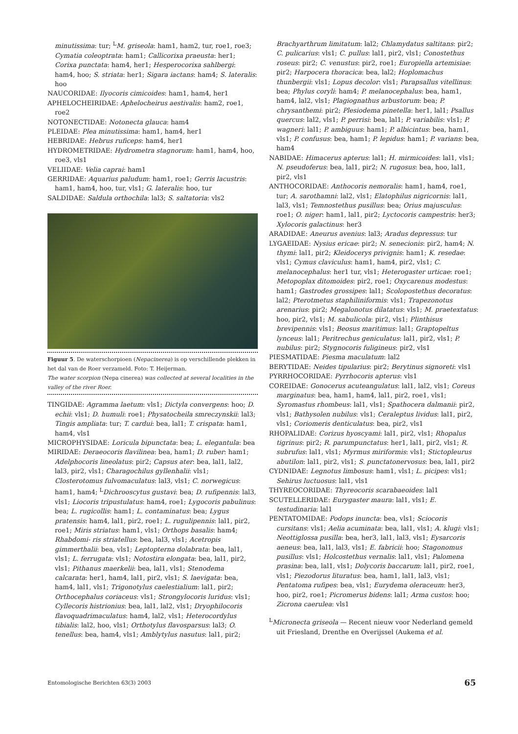minutissima: tur; <sup>L</sup>M. griseola: ham1, ham2, tur, roe1, roe3; Cymatia coleoptrata: ham1; Callicorixa praeusta: her1; Corixa punctata: ham4, her1; Hesperocorixa sahlbergi: ham4, hoo; S. striata: her1; Sigara iactans: ham4; S. lateralis: hoo
NAUCORIDAE: Ilyocoris cimicoides: ham1, ham4, her1
APHELOCHEIRIDAE: Aphelocheirus aestivalis: ham2, roe1, roe2
NOTONECTIDAE: Notonecta glauca: ham4
PLEIDAE: Plea minutissima: ham1, ham4, her1
HEBRIDAE: Hebrus ruficeps: ham4, her1
HYDROMETRIDAE: Hydrometra stagnorum: ham1, ham4, hoo, roe3, vls1
VELIIDAE: Velia caprai: ham1
GERRIDAE: Aquarius paludum: ham1, roe1; Gerris lacustris: ham1, ham4, hoo, tur, vls1; G. lateralis: hoo, tur
SALDIDAE: Saldula orthochila: lal3; S. saltatoria: vls2
Figuur 5. De waterschorpioen (Nepacinerea) is op verschillende plekken in het dal van de Roer verzameld. Foto: T. Heijerman.
The water scorpion (Nepa cinerea) was collected at several localities in the valley of the river Roer.
TINGIDAE: Agramma laetum: vls1; Dictyla convergens: hoo; D. echii: vls1; D. humuli: roe1; Physatocheila smreczynskii: lal3; Tingis ampliata: tur; T. cardui: bea, lal1; T. crispata: ham1, ham4, vls1
MICROPHYSIDAE: Loricula bipunctata: bea; L. elegantula: bea
MIRIDAE: Deraeocoris flavilinea: bea, ham1; D. ruber: ham1; Adelphocoris lineolatus: pir2; Capsus ater: bea, lal1, lal2, lal3, pir2, vls1; Charagochilus gyllenhalii: vls1; Closterotomus fulvomaculatus: lal3, vls1; C. norwegicus: ham1, ham4; <sup>L</sup>Dichrooscytus gustavi: bea; D. rufipennis: lal3, vls1; Liocoris tripustulatus: ham4, roe1; Lygocoris pabulinus: bea; L. rugicollis: ham1; L. contaminatus: bea; Lygus pratensis: ham4, lal1, pir2, roe1; L. rugulipennis: lal1, pir2, roe1; Miris striatus: ham1, vls1; Orthops basalis: ham4; Rhabdomi- ris striatellus: bea, lal3, vls1; Acetropis gimmerthalii: bea, vls1; Leptopterna dolabrata: bea, lal1, vls1; L. ferrugata: vls1; Notostira elongata: bea, lal1, pir2, vls1; Pithanus maerkelii: bea, lal1, vls1; Stenodema calcarata: her1, ham4, lal1, pir2, vls1; S. laevigata: bea, ham4, lal1, vls1; Trigonotylus caelestialium: lal1, pir2; Orthocephalus coriaceus: vls1; Strongylocoris luridus: vls1; Cyllecoris histrionius: bea, lal1, lal2, vls1; Dryophilocoris flavoquadrimaculatus: ham4, lal2, vls1; Heterocordylus tibialis: lal2, hoo, vls1; Orthotylus flavosparsus: lal3; O. tenellus: bea, ham4, vls1; Amblytylus nasutus: lal1, pir2;
Brachyarthrum limitatum: lal2; Chlamydatus saltitans: pir2; C. pulicarius: vls1; C. pullus: lal1, pir2, vls1; Conostethus roseus: pir2; C. venustus: pir2, roe1; Europiella artemisiae: pir2; Harpocera thoracica: bea, lal2; Hoplomachus thunbergii: vls1; Lopus decolor: vls1; Parapsallus vitellinus: bea; Phylus coryli: ham4; P. melanocephalus: bea, ham1, ham4, lal2, vls1; Plagiognathus arbustorum: bea; P. chrysanthemi: pir2; Plesiodema pinetella: her1, lal1; Psallus quercus: lal2, vls1; P. perrisi: bea, lal1; P. variabilis: vls1; P. wagneri: lal1; P. ambiguus: ham1; P. albicintus: bea, ham1, vls1; P. confusus: bea, ham1; P. lepidus: ham1; P. varians: bea, ham4
NABIDAE: Himacerus apterus: lal1; H. mirmicoides: lal1, vls1; N. pseudoferus: bea, lal1, pir2; N. rugosus: bea, hoo, lal1, pir2, vls1
ANTHOCORIDAE: Anthocoris nemoralis: ham1, ham4, roe1, tur; A. sarothamni: lal2, vls1; Elatophilus nigricornis: lal1, lal3, vls1; Temnostethus pusillus: bea; Orius majusculus: roe1; O. niger: ham1, lal1, pir2; Lyctocoris campestris: her3; Xylocoris galactinus: her3
ARADIDAE: Aneurus avenius: lal3; Aradus depressus: tur
LYGAEIDAE: Nysius ericae: pir2; N. senecionis: pir2, ham4; N. thymi: lal1, pir2; Kleidocerys privignis: ham1; K. resedae: vls1; Cymus claviculus: ham1, ham4, pir2, vls1; C. melanocephalus: her1 tur, vls1; Heterogaster urticae: roe1; Metopoplax ditomoides: pir2, roe1; Oxycarenus modestus: ham1; Gastrodes grossipes: lal1; Scolopostethus decoratus: lal2; Pterotmetus staphiliniformis: vls1; Trapezonotus arenarius: pir2; Megalonotus dilatatus: vls1; M. praetextatus: hoo, pir2, vls1; M. sabulicola: pir2, vls1; Plinthisus brevipennis: vls1; Beosus maritimus: lal1; Graptopeltus lynceus: lal1; Peritrechus geniculatus: lal1, pir2, vls1; P. nubilus: pir2; Stygnocoris fuligineus: pir2, vls1
PIESMATIDAE: Piesma maculatum: lal2
BERYTIDAE: Neides tipularius: pir2; Berytinus signoreti: vls1
PYRRHOCORIDAE: Pyrrhocoris apterus: vls1
COREIDAE: Gonocerus acuteangulatus: lal1, lal2, vls1; Coreus marginatus: bea, ham1, ham4, lal1, pir2, roe1, vls1; Syromastus rhombeus: lal1, vls1; Spathocera dalmanii: pir2, vls1; Bathysolen nubilus: vls1; Ceraleptus lividus: lal1, pir2, vls1; Coriomeris denticulatus: bea, pir2, vls1
RHOPALIDAE: Corizus hyoscyami: lal1, pir2, vls1; Rhopalus tigrinus: pir2; R. parumpunctatus: her1, lal1, pir2, vls1; R. subrufus: lal1, vls1; Myrmus miriformis: vls1; Stictopleurus abutilon: lal1, pir2, vls1; S. punctatonervosus: bea, lal1, pir2
CYDNIDAE: Legnotus limbosus: ham1, vls1; L. picipes: vls1; Sehirus luctuosus: lal1, vls1
THYREOCORIDAE: Thyreocoris scarabaeoides: lal1
SCUTELLERIDAE: Eurygaster maura: lal1, vls1; E. testudinaria: lal1
PENTATOMIDAE: Podops inuncta: bea, vls1; Sciocoris cursitans: vls1; Aelia acuminata: bea, lal1, vls1; A. klugi: vls1; Neottiglossa pusilla: bea, her3, lal1, lal3, vls1; Eysarcoris aeneus: bea, lal1, lal3, vls1; E. fabricii: hoo; Stagonomus pusillus: vls1; Holcostethus vernalis: lal1, vls1; Palomena prasina: bea, lal1, vls1; Dolycoris baccarum: lal1, pir2, roe1, vls1; Piezodorus lituratus: bea, ham1, lal1, lal3, vls1; Pentatoma rufipes: bea, vls1; Eurydema oleraceum: her3, hoo, pir2, roe1; Picromerus bidens: lal1; Arma custos: hoo; Zicrona caerulea: vls1
<sup>L</sup>Micronecta griseola — Recent nieuw voor Nederland gemeld uit Friesland, Drenthe en Overijssel (Aukema et al.
Entomologische Berichten 63(3) 2003 65